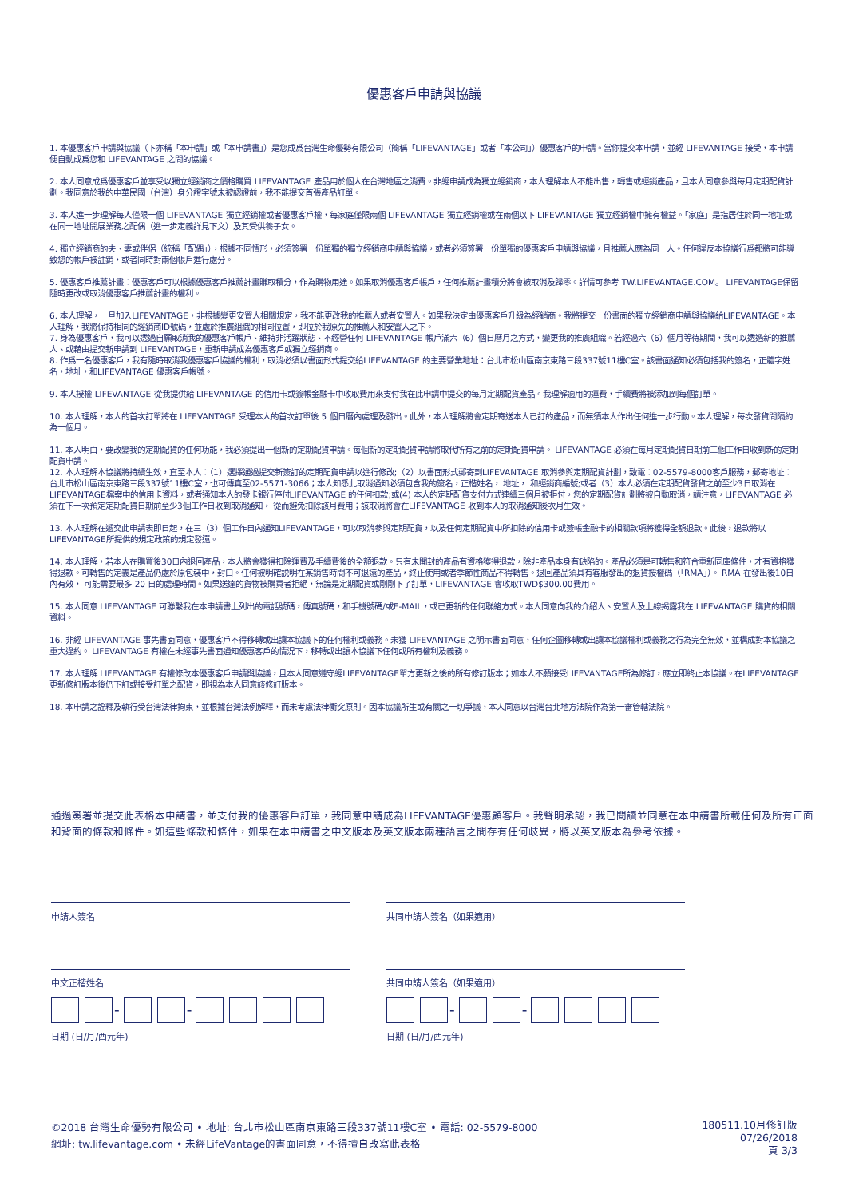優惠客戶申請與協議
1. 本優惠客戶申請與協議（下亦稱「本申請」或「本申請書」）是您成爲台灣生命優勢有限公司（簡稱「LIFEVANTAGE」或者「本公司」）優惠客戶的申請。當你提交本申請，並經 LIFEVANTAGE 接受，本申請便自動成爲您和 LIFEVANTAGE 之間的協議。
2. 本人同意成爲優惠客戶並享受以獨立經銷商之價格購買 LIFEVANTAGE 產品用於個人在台灣地區之消費。非經申請成為獨立經銷商，本人理解本人不能出售，轉售或經銷產品，且本人同意參與每月定期配貨計劃。我同意於我的中華民國（台灣）身分證字號未被認證前，我不能提交首張產品訂單。
3. 本人進一步理解每人僅限一個 LIFEVANTAGE 獨立經銷權或者優惠客戶權，每家庭僅限兩個 LIFEVANTAGE 獨立經銷權或在兩個以下 LIFEVANTAGE 獨立經銷權中擁有權益。「家庭」是指居住於同一地址或在同一地址開展業務之配偶（進一步定義詳見下文）及其受供養子女。
4. 獨立經銷商的夫、妻或伴侶（統稱「配偶」），根據不同情形，必須簽署一份單獨的獨立經銷商申請與協議，或者必須簽署一份單獨的優惠客戶申請與協議，且推薦人應為同一人。任何違反本協議行爲都將可能導致您的帳戶被註銷，或者同時對兩個帳戶進行處分。
5. 優惠客戶推薦計畫：優惠客戶可以根據優惠客戶推薦計畫賺取積分，作為購物用途。如果取消優惠客戶帳戶，任何推薦計畫積分將會被取消及歸零。詳情可參考 TW.LIFEVANTAGE.COM。 LIFEVANTAGE保留隨時更改或取消優惠客戶推薦計畫的權利。
6. 本人理解，一旦加入LIFEVANTAGE，非根據變更安置人相關規定，我不能更改我的推薦人或者安置人。如果我決定由優惠客戶升級為經銷商。我將提交一份書面的獨立經銷商申請與協議給LIFEVANTAGE。本人理解，我將保持相同的經銷商ID號碼，並處於推廣組織的相同位置，即位於我原先的推薦人和安置人之下。
7. 身為優惠客戶，我可以透過自願取消我的優惠客戶帳戶、維持非活躍狀態、不經營任何 LIFEVANTAGE 帳戶滿六（6）個日曆月之方式，變更我的推廣組織。若經過六（6）個月等待期間，我可以透過新的推薦人、或藉由提交新申請到 LIFEVANTAGE，重新申請成為優惠客戶或獨立經銷商。
8. 作爲一名優惠客戶，我有隨時取消我優惠客戶協議的權利，取消必須以書面形式提交給LIFEVANTAGE 的主要營業地址：台北市松山區南京東路三段337號11樓C室。該書面通知必須包括我的簽名，正體字姓名，地址，和LIFEVANTAGE 優惠客戶帳號。
9. 本人授權 LIFEVANTAGE 從我提供給 LIFEVANTAGE 的信用卡或簽帳金融卡中收取費用來支付我在此申請中提交的每月定期配貨產品。我理解適用的運費，手續費將被添加到每個訂單。
10. 本人理解，本人的首次訂單將在 LIFEVANTAGE 受理本人的首次訂單後 5 個日曆內處理及發出。此外，本人理解將會定期寄送本人已訂的產品，而無須本人作出任何進一步行動。本人理解，每次發貨間隔約為一個月。
11. 本人明白，要改變我的定期配貨的任何功能，我必須提出一個新的定期配貨申請。每個新的定期配貨申請將取代所有之前的定期配貨申請。 LIFEVANTAGE 必須在每月定期配貨日期前三個工作日收到新的定期配貨申請。
12. 本人理解本協議將持續生效，直至本人：（1）選擇通過提交新簽訂的定期配貨申請以進行修改;（2）以書面形式郵寄到LIFEVANTAGE 取消參與定期配貨計劃，致電：02-5579-8000客戶服務，郵寄地址：台北市松山區南京東路三段337號11樓C室，也可傳真至02-5571-3066；本人知悉此取消通知必須包含我的簽名，正楷姓名， 地址， 和經銷商編號;或者（3）本人必須在定期配貨發貨之前至少3日取消在LIFEVANTAGE檔案中的信用卡資料，或者通知本人的發卡銀行停付LIFEVANTAGE 的任何扣款;或(4) 本人的定期配貨支付方式連續三個月被拒付，您的定期配貨計劃將被自動取消，請注意，LIFEVANTAGE 必須在下一次預定定期配貨日期前至少3個工作日收到取消通知， 從而避免扣除該月費用；該取消將會在LIFEVANTAGE 收到本人的取消通知後次月生效。
13. 本人理解在遞交此申請表即日起，在三（3）個工作日內通知LIFEVANTAGE，可以取消參與定期配貨，以及任何定期配貨中所扣除的信用卡或簽帳金融卡的相關款項將獲得全額退款。此後，退款將以 LIFEVANTAGE所提供的規定政策的規定發還。
14. 本人理解，若本人在購買後30日內退回產品，本人將會獲得扣除運費及手續費後的全額退款。只有未開封的產品有資格獲得退款，除非產品本身有缺陷的。產品必須是可轉售和符合重新同庫條件，才有資格獲得退款。可轉售的定義是產品仍處於原包裝中，封口。任何被明確説明在某銷售時間不可退還的產品，終止使用或者季節性商品不得轉售。退回產品須具有客服發出的退貨授權碼（「RMA」）。 RMA 在發出後10日內有效， 可能需要最多 20 日的處理時間。如果送達的貨物被購買者拒絕，無論是定期配貨或剛剛下了訂單，LIFEVANTAGE 會收取TWD$300.00費用。
15. 本人同意 LIFEVANTAGE 可聯繫我在本申請書上列出的電話號碼，傳真號碼，和手機號碼/或E-MAIL，或已更新的任何聯絡方式。本人同意向我的介紹人、安置人及上線揭露我在 LIFEVANTAGE 購貨的相關資料。
16. 非經 LIFEVANTAGE 事先書面同意，優惠客戶不得移轉或出讓本協議下的任何權利或義務。未獲 LIFEVANTAGE 之明示書面同意，任何企圖移轉或出讓本協議權利或義務之行為完全無效，並構成對本協議之重大違約。 LIFEVANTAGE 有權在未經事先書面通知優惠客戶的情況下，移轉或出讓本協議下任何或所有權利及義務。
17. 本人理解 LIFEVANTAGE 有權修改本優惠客戶申請與協議，且本人同意遵守經LIFEVANTAGE單方更新之後的所有修訂版本；如本人不願接受LIFEVANTAGE所為修訂，應立即終止本協議。在LIFEVANTAGE更新修訂版本後仍下訂或接受訂單之配貨，即視為本人同意該修訂版本。
18. 本申請之詮釋及執行受台灣法律拘束，並根據台灣法例解釋，而未考慮法律衝突原則。因本協議所生或有關之一切爭議，本人同意以台灣台北地方法院作為第一審管轄法院。
通過簽署並提交此表格本申請書，並支付我的優惠客戶訂單，我同意申請成為LIFEVANTAGE優惠顧客戶。我聲明承認，我已閱讀並同意在本申請書所載任何及所有正面和背面的條款和條件。如這些條款和條件，如果在本申請書之中文版本及英文版本兩種語言之間存有任何歧異，將以英文版本為參考依據。
申請人簽名
中文正楷姓名
- -
日期 (日/月/西元年)
共同申請人簽名（如果適用）
共同申請人簽名（如果適用）
- -
日期 (日/月/西元年)
©2018 台灣生命優勢有限公司 • 地址: 台北市松山區南京東路三段337號11樓C室 • 電話: 02-5579-8000
網址: tw.lifevantage.com • 未經LifeVantage的書面同意，不得擅自改寫此表格
180511.10月修訂版
07/26/2018
頁 3/3